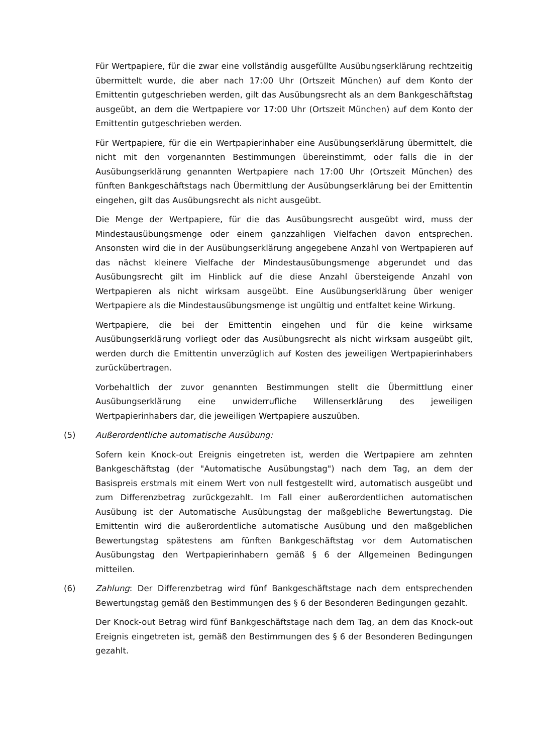Für Wertpapiere, für die zwar eine vollständig ausgefüllte Ausübungserklärung rechtzeitig übermittelt wurde, die aber nach 17:00 Uhr (Ortszeit München) auf dem Konto der Emittentin gutgeschrieben werden, gilt das Ausübungsrecht als an dem Bankgeschäftstag ausgeübt, an dem die Wertpapiere vor 17:00 Uhr (Ortszeit München) auf dem Konto der Emittentin gutgeschrieben werden.
Für Wertpapiere, für die ein Wertpapierinhaber eine Ausübungserklärung übermittelt, die nicht mit den vorgenannten Bestimmungen übereinstimmt, oder falls die in der Ausübungserklärung genannten Wertpapiere nach 17:00 Uhr (Ortszeit München) des fünften Bankgeschäftstags nach Übermittlung der Ausübungserklärung bei der Emittentin eingehen, gilt das Ausübungsrecht als nicht ausgeübt.
Die Menge der Wertpapiere, für die das Ausübungsrecht ausgeübt wird, muss der Mindestausübungsmenge oder einem ganzzahligen Vielfachen davon entsprechen. Ansonsten wird die in der Ausübungserklärung angegebene Anzahl von Wertpapieren auf das nächst kleinere Vielfache der Mindestausübungsmenge abgerundet und das Ausübungsrecht gilt im Hinblick auf die diese Anzahl übersteigende Anzahl von Wertpapieren als nicht wirksam ausgeübt. Eine Ausübungserklärung über weniger Wertpapiere als die Mindestausübungsmenge ist ungültig und entfaltet keine Wirkung.
Wertpapiere, die bei der Emittentin eingehen und für die keine wirksame Ausübungserklärung vorliegt oder das Ausübungsrecht als nicht wirksam ausgeübt gilt, werden durch die Emittentin unverzüglich auf Kosten des jeweiligen Wertpapierinhabers zurückübertragen.
Vorbehaltlich der zuvor genannten Bestimmungen stellt die Übermittlung einer Ausübungserklärung eine unwiderrufliche Willenserklärung des jeweiligen Wertpapierinhabers dar, die jeweiligen Wertpapiere auszuüben.
(5) Außerordentliche automatische Ausübung:
Sofern kein Knock-out Ereignis eingetreten ist, werden die Wertpapiere am zehnten Bankgeschäftstag (der "Automatische Ausübungstag") nach dem Tag, an dem der Basispreis erstmals mit einem Wert von null festgestellt wird, automatisch ausgeübt und zum Differenzbetrag zurückgezahlt. Im Fall einer außerordentlichen automatischen Ausübung ist der Automatische Ausübungstag der maßgebliche Bewertungstag. Die Emittentin wird die außerordentliche automatische Ausübung und den maßgeblichen Bewertungstag spätestens am fünften Bankgeschäftstag vor dem Automatischen Ausübungstag den Wertpapierinhabern gemäß § 6 der Allgemeinen Bedingungen mitteilen.
(6) Zahlung: Der Differenzbetrag wird fünf Bankgeschäftstage nach dem entsprechenden Bewertungstag gemäß den Bestimmungen des § 6 der Besonderen Bedingungen gezahlt.
Der Knock-out Betrag wird fünf Bankgeschäftstage nach dem Tag, an dem das Knock-out Ereignis eingetreten ist, gemäß den Bestimmungen des § 6 der Besonderen Bedingungen gezahlt.